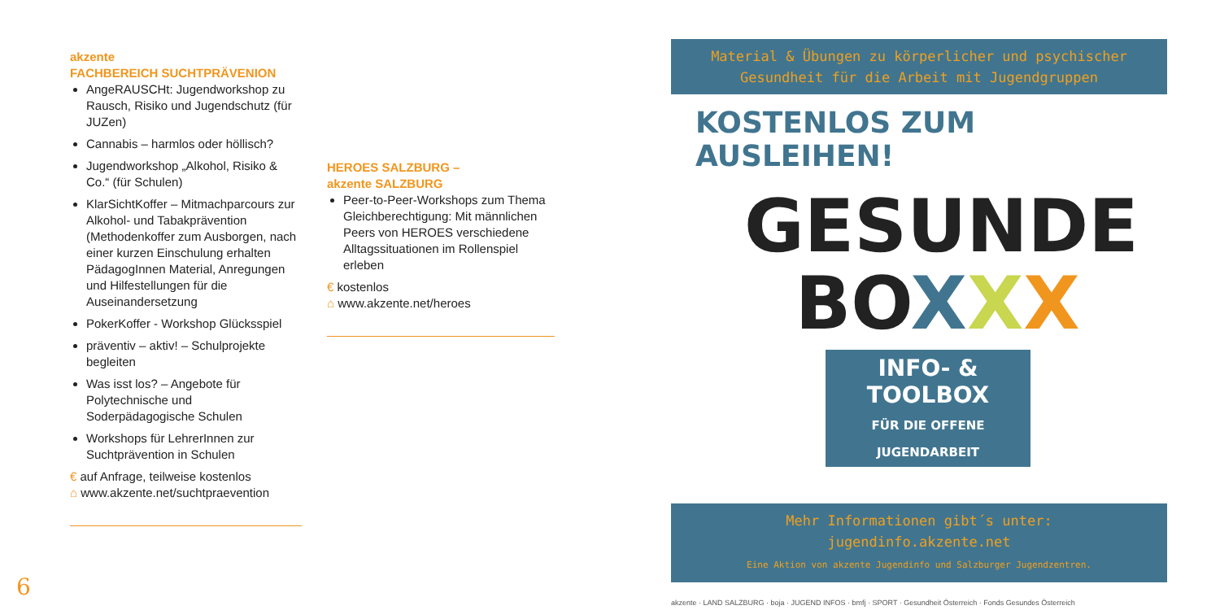akzente
FACHBEREICH SUCHTPRÄVENION
AngeRAUSCHt: Jugendworkshop zu Rausch, Risiko und Jugendschutz (für JUZen)
Cannabis – harmlos oder höllisch?
Jugendworkshop „Alkohol, Risiko & Co.“ (für Schulen)
KlarSichtKoffer – Mitmachparcours zur Alkohol- und Tabakprävention (Methodenkoffer zum Ausborgen, nach einer kurzen Einschulung erhalten PädagogInnen Material, Anregungen und Hilfestellungen für die Auseinandersetzung
PokerKoffer - Workshop Glücksspiel
präventiv – aktiv! – Schulprojekte begleiten
Was isst los? – Angebote für Polytechnische und Soderpädagogische Schulen
Workshops für LehrerInnen zur Suchtprävention in Schulen
€ auf Anfrage, teilweise kostenlos
⌂ www.akzente.net/suchtpraevention
HEROES SALZBURG –
akzente SALZBURG
Peer-to-Peer-Workshops zum Thema Gleichberechtigung: Mit männlichen Peers von HEROES verschiedene Alltagssituationen im Rollenspiel erleben
€ kostenlos
⌂ www.akzente.net/heroes
6
Material & Übungen zu körperlicher und psychischer Gesundheit für die Arbeit mit Jugendgruppen
KOSTENLOS ZUM AUSLEIHEN!
GESUNDE
BOXXX
INFO- & TOOLBOX
FÜR DIE OFFENE JUGENDARBEIT
Mehr Informationen gibt´s unter:
jugendinfo.akzente.net
Eine Aktion von akzente Jugendinfo und Salzburger Jugendzentren.
akzente · LAND SALZBURG · boja · JUGEND INFOS · bmfj · SPORT · Gesundheit Österreich · Fonds Gesundes Österreich